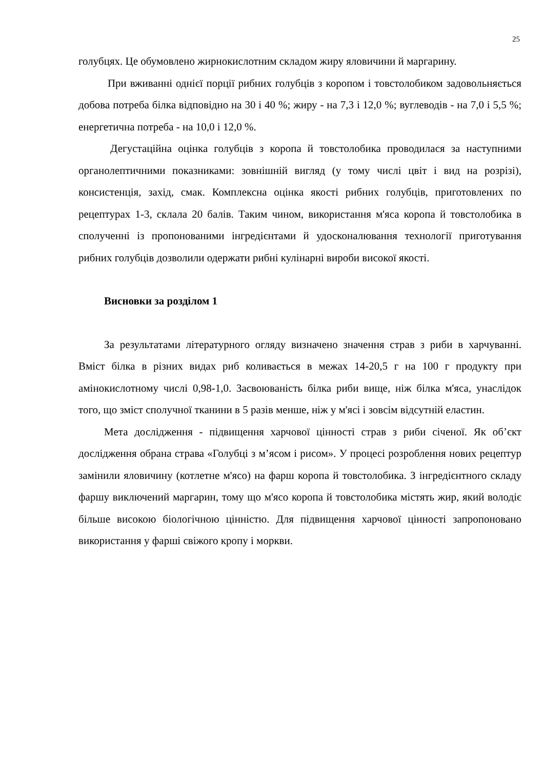25
голубцях. Це обумовлено жирнокислотним складом жиру яловичини й маргарину.
При вживанні однієї порції рибних голубців з коропом і товстолобиком задовольняється добова потреба білка відповідно на 30 і 40 %; жиру - на 7,3 і 12,0 %; вуглеводів - на 7,0 і 5,5 %; енергетична потреба - на 10,0 і 12,0 %.
Дегустаційна оцінка голубців з коропа й товстолобика проводилася за наступними органолептичними показниками: зовнішній вигляд (у тому числі цвіт і вид на розрізі), консистенція, захід, смак. Комплексна оцінка якості рибних голубців, приготовлених по рецептурах 1-3, склала 20 балів. Таким чином, використання м'яса коропа й товстолобика в сполученні із пропонованими інгредієнтами й удосконалювання технології приготування рибних голубців дозволили одержати рибні кулінарні вироби високої якості.
Висновки за розділом 1
За результатами літературного огляду визначено значення страв з риби в харчуванні. Вміст білка в різних видах риб коливається в межах 14-20,5 г на 100 г продукту при амінокислотному числі 0,98-1,0. Засвоюваність білка риби вище, ніж білка м'яса, унаслідок того, що зміст сполучної тканини в 5 разів менше, ніж у м'ясі і зовсім відсутній еластин.
Мета дослідження - підвищення харчової цінності страв з риби січеної. Як об’єкт дослідження обрана страва «Голубці з м’ясом і рисом». У процесі розроблення нових рецептур замінили яловичину (котлетне м'ясо) на фарш коропа й товстолобика. З інгредієнтного складу фаршу виключений маргарин, тому що м'ясо коропа й товстолобика містять жир, який володіє більше високою біологічною цінністю. Для підвищення харчової цінності запропоновано використання у фарші свіжого кропу і моркви.